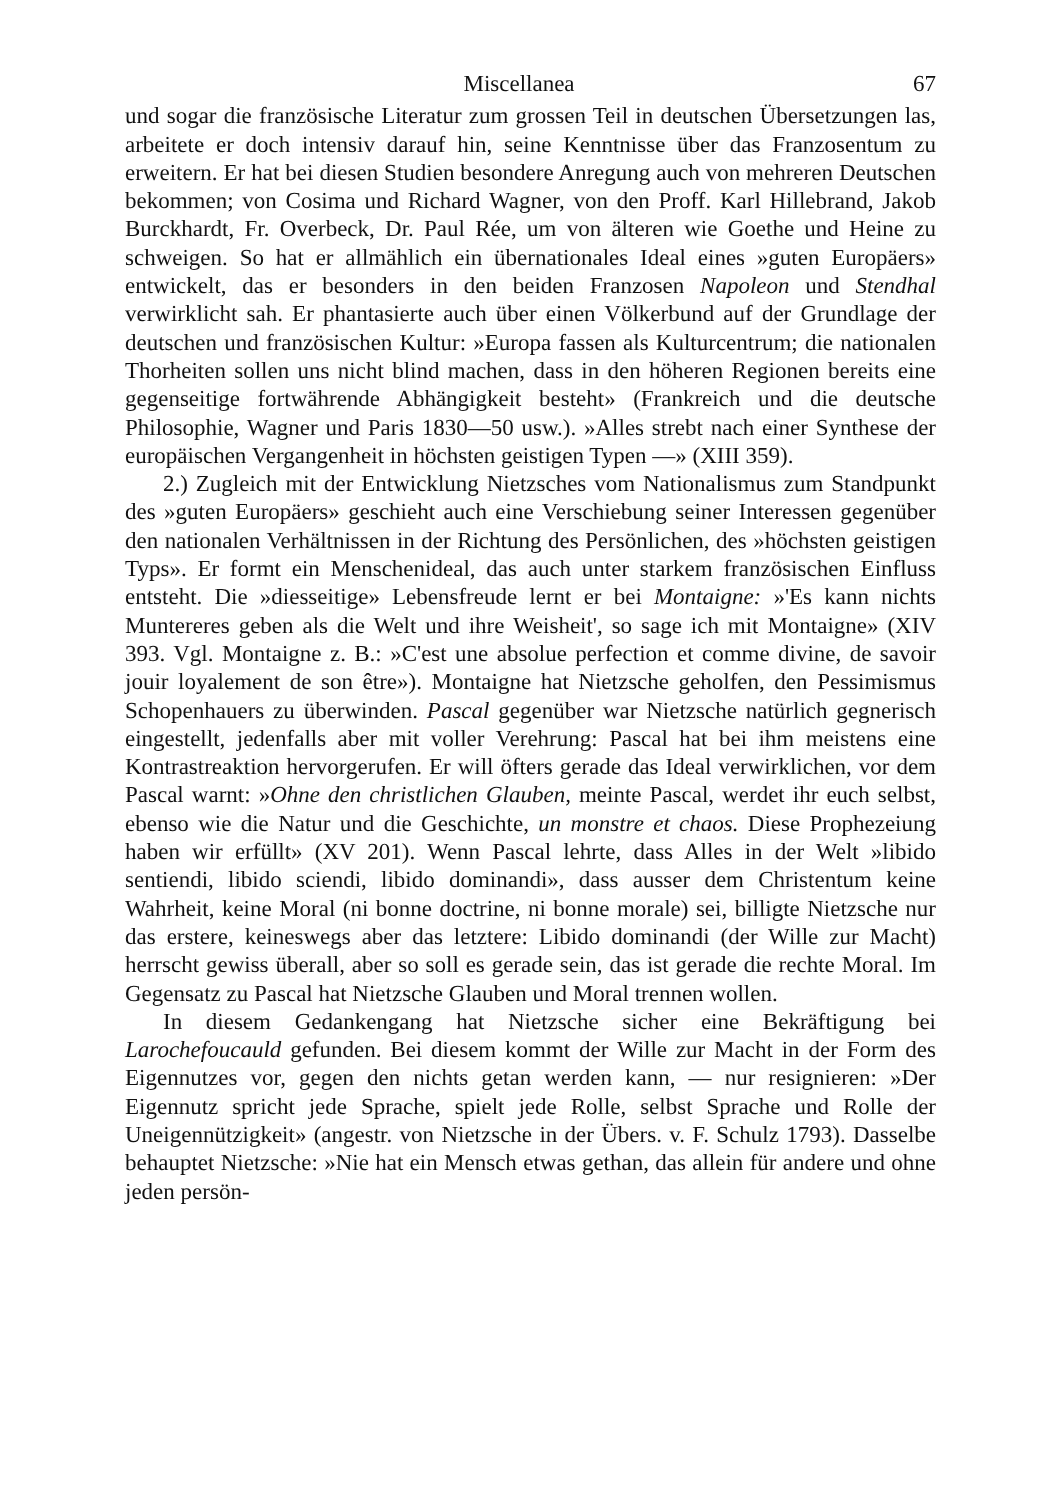Miscellanea 67
und sogar die französische Literatur zum grossen Teil in deutschen Übersetzungen las, arbeitete er doch intensiv darauf hin, seine Kenntnisse über das Franzosentum zu erweitern. Er hat bei diesen Studien besondere Anregung auch von mehreren Deutschen bekommen; von Cosima und Richard Wagner, von den Proff. Karl Hillebrand, Jakob Burckhardt, Fr. Overbeck, Dr. Paul Rée, um von älteren wie Goethe und Heine zu schweigen. So hat er allmählich ein übernationales Ideal eines »guten Europäers» entwickelt, das er besonders in den beiden Franzosen Napoleon und Stendhal verwirklicht sah. Er phantasierte auch über einen Völkerbund auf der Grundlage der deutschen und französischen Kultur: »Europa fassen als Kulturcentrum; die nationalen Thorheiten sollen uns nicht blind machen, dass in den höheren Regionen bereits eine gegenseitige fortwährende Abhängigkeit besteht» (Frankreich und die deutsche Philosophie, Wagner und Paris 1830—50 usw.). »Alles strebt nach einer Synthese der europäischen Vergangenheit in höchsten geistigen Typen —» (XIII 359).
2.) Zugleich mit der Entwicklung Nietzsches vom Nationalismus zum Standpunkt des »guten Europäers» geschieht auch eine Verschiebung seiner Interessen gegenüber den nationalen Verhältnissen in der Richtung des Persönlichen, des »höchsten geistigen Typs». Er formt ein Menschenideal, das auch unter starkem französischen Einfluss entsteht. Die »diesseitige» Lebensfreude lernt er bei Montaigne: »'Es kann nichts Muntereres geben als die Welt und ihre Weisheit', so sage ich mit Montaigne» (XIV 393. Vgl. Montaigne z. B.: »C'est une absolue perfection et comme divine, de savoir jouir loyalement de son être»). Montaigne hat Nietzsche geholfen, den Pessimismus Schopenhauers zu überwinden. Pascal gegenüber war Nietzsche natürlich gegnerisch eingestellt, jedenfalls aber mit voller Verehrung: Pascal hat bei ihm meistens eine Kontrastreaktion hervorgerufen. Er will öfters gerade das Ideal verwirklichen, vor dem Pascal warnt: »Ohne den christlichen Glauben, meinte Pascal, werdet ihr euch selbst, ebenso wie die Natur und die Geschichte, un monstre et chaos. Diese Prophezeiung haben wir erfüllt» (XV 201). Wenn Pascal lehrte, dass Alles in der Welt »libido sentiendi, libido sciendi, libido dominandi», dass ausser dem Christentum keine Wahrheit, keine Moral (ni bonne doctrine, ni bonne morale) sei, billigte Nietzsche nur das erstere, keineswegs aber das letztere: Libido dominandi (der Wille zur Macht) herrscht gewiss überall, aber so soll es gerade sein, das ist gerade die rechte Moral. Im Gegensatz zu Pascal hat Nietzsche Glauben und Moral trennen wollen.
In diesem Gedankengang hat Nietzsche sicher eine Bekräftigung bei Larochefoucauld gefunden. Bei diesem kommt der Wille zur Macht in der Form des Eigennutzes vor, gegen den nichts getan werden kann, — nur resignieren: »Der Eigennutz spricht jede Sprache, spielt jede Rolle, selbst Sprache und Rolle der Uneigennützigkeit» (angestr. von Nietzsche in der Übers. v. F. Schulz 1793). Dasselbe behauptet Nietzsche: »Nie hat ein Mensch etwas gethan, das allein für andere und ohne jeden persön-